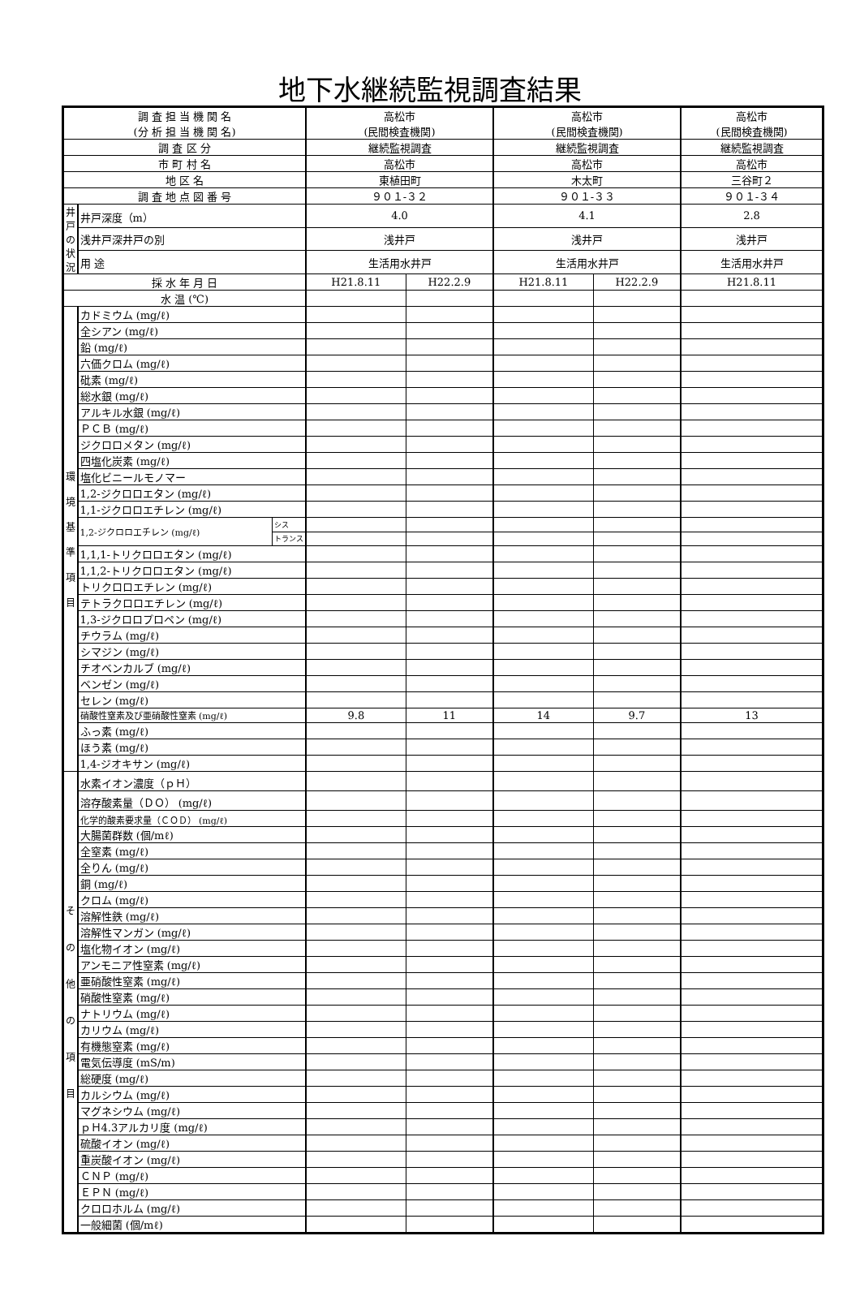地下水継続監視調査結果
| 調 査 担 当 機 関 名 (分 析 担 当 機 関 名) | | | 高松市 (民間検査機関) | | 高松市 (民間検査機関) | | 高松市 (民間検査機関) |
| 調 査 区 分 | | | 継続監視調査 | | 継続監視調査 | | 継続監視調査 |
| 市 町 村 名 | | | 高松市 | | 高松市 | | 高松市 |
| 地 区 名 | | | 東植田町 | | 木太町 | | 三谷町２ |
| 調 査 地 点 図 番 号 | | | ９０１-３２ | | ９０１-３３ | | ９０１-３４ |
| 井戸の状況 | 井戸深度（m） | | 4.0 | | 4.1 | | 2.8 |
| | 浅井戸深井戸の別 | | 浅井戸 | | 浅井戸 | | 浅井戸 |
| | 用 途 | | 生活用水井戸 | | 生活用水井戸 | | 生活用水井戸 |
| 採 水 年 月 日 | | | H21.8.11 | H22.2.9 | H21.8.11 | H22.2.9 | H21.8.11 |
| 水 温 (℃) | | | | | | | |
| 環 境 基 準 項 目 | カドミウム (mg/ℓ) | | | | | | |
| | 全シアン (mg/ℓ) | | | | | | |
| | 鉛 (mg/ℓ) | | | | | | |
| | 六価クロム (mg/ℓ) | | | | | | |
| | 砒素 (mg/ℓ) | | | | | | |
| | 総水銀 (mg/ℓ) | | | | | | |
| | アルキル水銀 (mg/ℓ) | | | | | | |
| | ＰＣＢ (mg/ℓ) | | | | | | |
| | ジクロロメタン (mg/ℓ) | | | | | | |
| | 四塩化炭素 (mg/ℓ) | | | | | | |
| | 塩化ビニールモノマー | | | | | | |
| | 1,2-ジクロロエタン (mg/ℓ) | | | | | | |
| | 1,1-ジクロロエチレン (mg/ℓ) | | | | | | |
| | 1,2-ジクロロエチレン (mg/ℓ) | シス | | | | | |
| | | トランス | | | | | |
| | 1,1,1-トリクロロエタン (mg/ℓ) | | | | | | |
| | 1,1,2-トリクロロエタン (mg/ℓ) | | | | | | |
| | トリクロロエチレン (mg/ℓ) | | | | | | |
| | テトラクロロエチレン (mg/ℓ) | | | | | | |
| | 1,3-ジクロロプロペン (mg/ℓ) | | | | | | |
| | チウラム (mg/ℓ) | | | | | | |
| | シマジン (mg/ℓ) | | | | | | |
| | チオベンカルブ (mg/ℓ) | | | | | | |
| | ベンゼン (mg/ℓ) | | | | | | |
| | セレン (mg/ℓ) | | | | | | |
| | 硝酸性窒素及び亜硝酸性窒素 (mg/ℓ) | | 9.8 | 11 | 14 | 9.7 | 13 |
| | ふっ素 (mg/ℓ) | | | | | | |
| | ほう素 (mg/ℓ) | | | | | | |
| | 1,4-ジオキサン (mg/ℓ) | | | | | | |
| そ の 他 の 項 目 | 水素イオン濃度（ｐＨ） | | | | | | |
| | 溶存酸素量（ＤＯ） (mg/ℓ) | | | | | | |
| | 化学的酸素要求量（ＣＯＤ） (mg/ℓ) | | | | | | |
| | 大腸菌群数 (個/mℓ) | | | | | | |
| | 全窒素 (mg/ℓ) | | | | | | |
| | 全りん (mg/ℓ) | | | | | | |
| | 銅 (mg/ℓ) | | | | | | |
| | クロム (mg/ℓ) | | | | | | |
| | 溶解性鉄 (mg/ℓ) | | | | | | |
| | 溶解性マンガン (mg/ℓ) | | | | | | |
| | 塩化物イオン (mg/ℓ) | | | | | | |
| | アンモニア性窒素 (mg/ℓ) | | | | | | |
| | 亜硝酸性窒素 (mg/ℓ) | | | | | | |
| | 硝酸性窒素 (mg/ℓ) | | | | | | |
| | ナトリウム (mg/ℓ) | | | | | | |
| | カリウム (mg/ℓ) | | | | | | |
| | 有機態窒素 (mg/ℓ) | | | | | | |
| | 電気伝導度 (mS/m) | | | | | | |
| | 総硬度 (mg/ℓ) | | | | | | |
| | カルシウム (mg/ℓ) | | | | | | |
| | マグネシウム (mg/ℓ) | | | | | | |
| | ｐＨ4.3アルカリ度 (mg/ℓ) | | | | | | |
| | 硫酸イオン (mg/ℓ) | | | | | | |
| | 重炭酸イオン (mg/ℓ) | | | | | | |
| | ＣＮＰ (mg/ℓ) | | | | | | |
| | ＥＰＮ (mg/ℓ) | | | | | | |
| | クロロホルム (mg/ℓ) | | | | | | |
| | 一般細菌 (個/mℓ) | | | | | | |